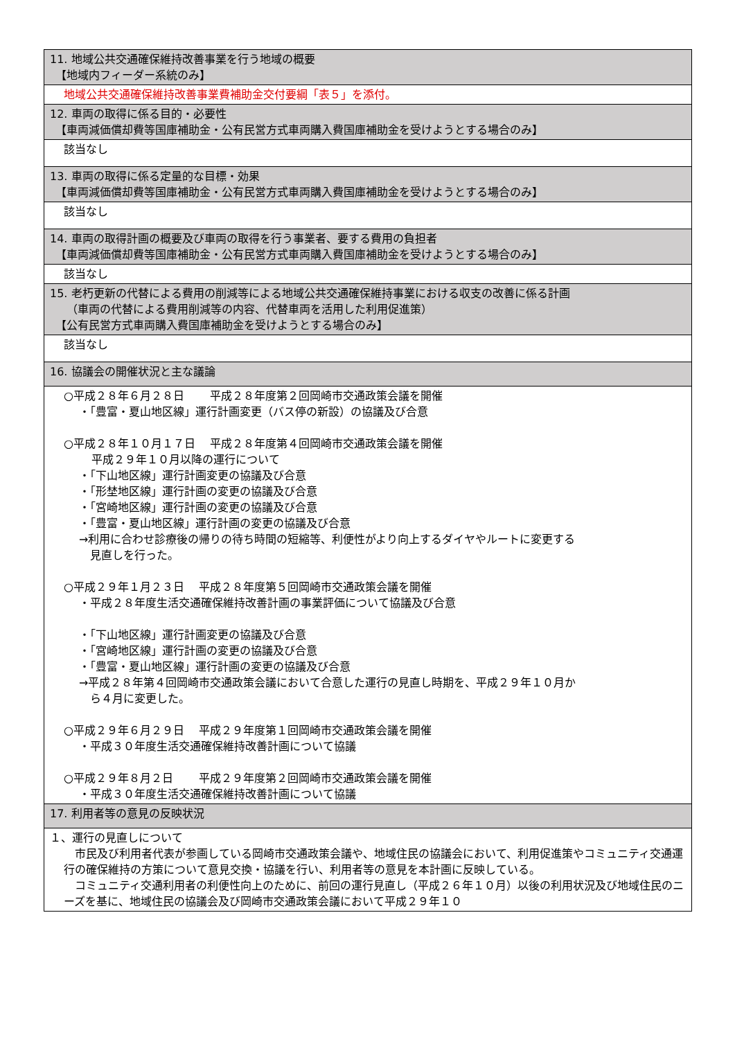| 11. 地域公共交通確保維持改善事業を行う地域の概要 【地域内フィーダー系統のみ】 |
| 地域公共交通確保維持改善事業費補助金交付要綱「表５」を添付。 |
| 12. 車両の取得に係る目的・必要性 【車両減価償却費等国庫補助金・公有民営方式車両購入費国庫補助金を受けようとする場合のみ】 |
| 該当なし |
| 13. 車両の取得に係る定量的な目標・効果 【車両減価償却費等国庫補助金・公有民営方式車両購入費国庫補助金を受けようとする場合のみ】 |
| 該当なし |
| 14. 車両の取得計画の概要及び車両の取得を行う事業者、要する費用の負担者 【車両減価償却費等国庫補助金・公有民営方式車両購入費国庫補助金を受けようとする場合のみ】 |
| 該当なし |
| 15. 老朽更新の代替による費用の削減等による地域公共交通確保維持事業における収支の改善に係る計画 （車両の代替による費用削減等の内容、代替車両を活用した利用促進策） 【公有民営方式車両購入費国庫補助金を受けようとする場合のみ】 |
| 該当なし |
| 16. 協議会の開催状況と主な議論 |
| ○平成２８年６月２８日 平成２８年度第２回岡崎市交通政策会議を開催 ・「豊富・夏山地区線」運行計画変更（バス停の新設）の協議及び合意 ○平成２８年１０月１７日 平成２８年度第４回岡崎市交通政策会議を開催 平成２９年１０月以降の運行について ・「下山地区線」運行計画変更の協議及び合意 ・「形埜地区線」運行計画の変更の協議及び合意 ・「宮崎地区線」運行計画の変更の協議及び合意 ・「豊富・夏山地区線」運行計画の変更の協議及び合意 →利用に合わせ診療後の帰りの待ち時間の短縮等、利便性がより向上するダイヤやルートに変更する 見直しを行った。 ○平成２９年１月２３日 平成２８年度第５回岡崎市交通政策会議を開催 ・平成２８年度生活交通確保維持改善計画の事業評価について協議及び合意 ・「下山地区線」運行計画変更の協議及び合意 ・「宮崎地区線」運行計画の変更の協議及び合意 ・「豊富・夏山地区線」運行計画の変更の協議及び合意 →平成２８年第４回岡崎市交通政策会議において合意した運行の見直し時期を、平成２９年１０月か ら４月に変更した。 ○平成２９年６月２９日 平成２９年度第１回岡崎市交通政策会議を開催 ・平成３０年度生活交通確保維持改善計画について協議 ○平成２９年８月２日 平成２９年度第２回岡崎市交通政策会議を開催 ・平成３０年度生活交通確保維持改善計画について協議 |
| 17. 利用者等の意見の反映状況 |
| １、運行の見直しについて 市民及び利用者代表が参画している岡崎市交通政策会議や、地域住民の協議会において、利用促進策やコミュニティ交通運行の確保維持の方策について意見交換・協議を行い、利用者等の意見を本計画に反映している。 コミュニティ交通利用者の利便性向上のために、前回の運行見直し（平成２６年１０月）以後の利用状況及び地域住民のニーズを基に、地域住民の協議会及び岡崎市交通政策会議において平成２９年１０ |